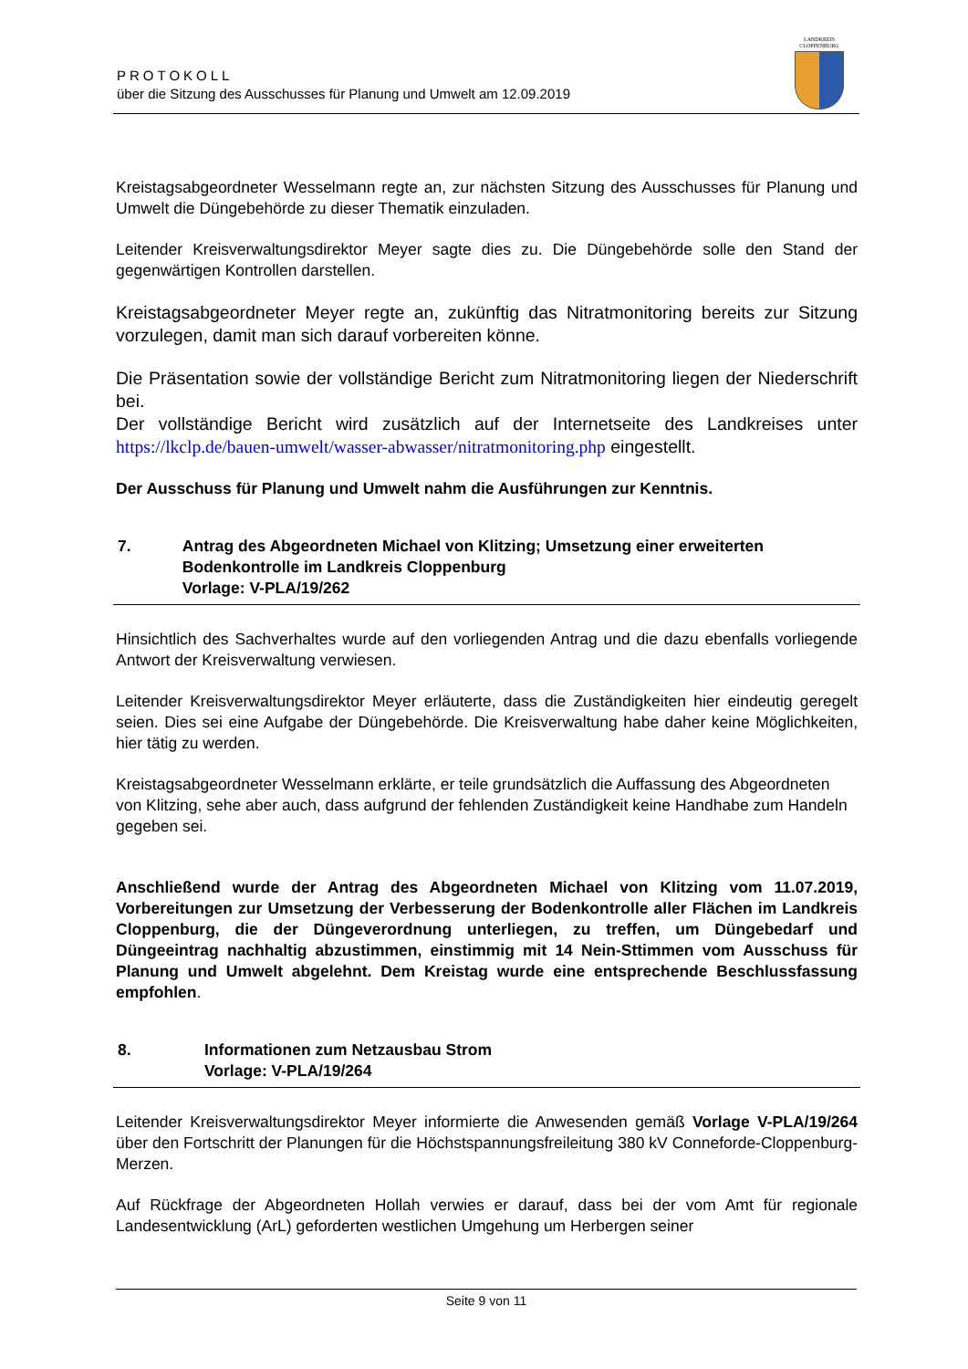PROTOKOLL
über die Sitzung des Ausschusses für Planung und Umwelt am 12.09.2019
LANDKREIS
CLOPPENBURG
Kreistagsabgeordneter Wesselmann regte an, zur nächsten Sitzung des Ausschusses für Planung und Umwelt die Düngebehörde zu dieser Thematik einzuladen.
Leitender Kreisverwaltungsdirektor Meyer sagte dies zu. Die Düngebehörde solle den Stand der gegenwärtigen Kontrollen darstellen.
Kreistagsabgeordneter Meyer regte an, zukünftig das Nitratmonitoring bereits zur Sitzung vorzulegen, damit man sich darauf vorbereiten könne.
Die Präsentation sowie der vollständige Bericht zum Nitratmonitoring liegen der Niederschrift bei.
Der vollständige Bericht wird zusätzlich auf der Internetseite des Landkreises unter https://lkclp.de/bauen-umwelt/wasser-abwasser/nitratmonitoring.php eingestellt.
Der Ausschuss für Planung und Umwelt nahm die Ausführungen zur Kenntnis.
7. Antrag des Abgeordneten Michael von Klitzing; Umsetzung einer erweiterten Bodenkontrolle im Landkreis Cloppenburg
Vorlage: V-PLA/19/262
Hinsichtlich des Sachverhaltes wurde auf den vorliegenden Antrag und die dazu ebenfalls vorliegende Antwort der Kreisverwaltung verwiesen.
Leitender Kreisverwaltungsdirektor Meyer erläuterte, dass die Zuständigkeiten hier eindeutig geregelt seien. Dies sei eine Aufgabe der Düngebehörde. Die Kreisverwaltung habe daher keine Möglichkeiten, hier tätig zu werden.
Kreistagsabgeordneter Wesselmann erklärte, er teile grundsätzlich die Auffassung des Abgeordneten von Klitzing, sehe aber auch, dass aufgrund der fehlenden Zuständigkeit keine Handhabe zum Handeln gegeben sei.
Anschließend wurde der Antrag des Abgeordneten Michael von Klitzing vom 11.07.2019, Vorbereitungen zur Umsetzung der Verbesserung der Bodenkontrolle aller Flächen im Landkreis Cloppenburg, die der Düngeverordnung unterliegen, zu treffen, um Düngebedarf und Düngeeintrag nachhaltig abzustimmen, einstimmig mit 14 Nein-Sttimmen vom Ausschuss für Planung und Umwelt abgelehnt. Dem Kreistag wurde eine entsprechende Beschlussfassung empfohlen.
8. Informationen zum Netzausbau Strom
Vorlage: V-PLA/19/264
Leitender Kreisverwaltungsdirektor Meyer informierte die Anwesenden gemäß Vorlage V-PLA/19/264 über den Fortschritt der Planungen für die Höchstspannungsfreileitung 380 kV Conneforde-Cloppenburg-Merzen.
Auf Rückfrage der Abgeordneten Hollah verwies er darauf, dass bei der vom Amt für regionale Landesentwicklung (ArL) geforderten westlichen Umgehung um Herbergen seiner
Seite 9 von 11